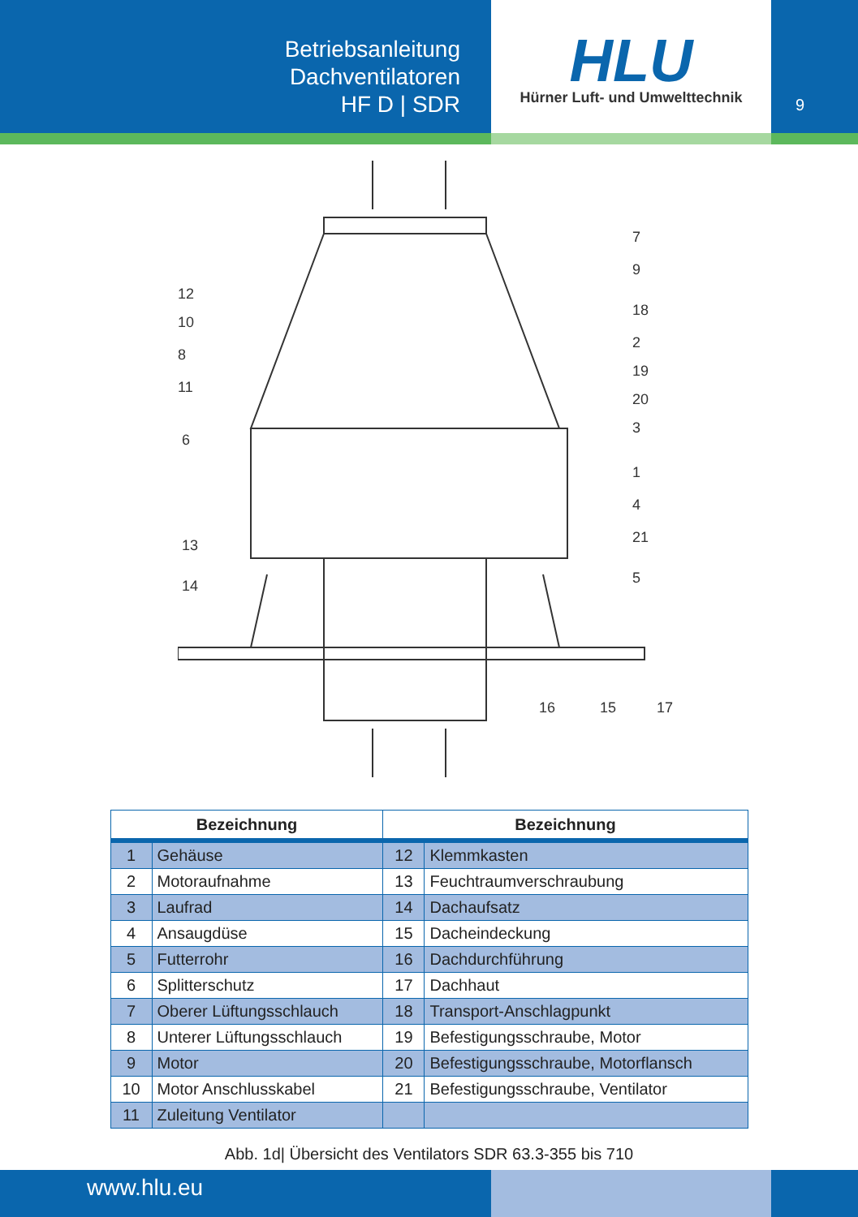Betriebsanleitung
Dachventilatoren
HF D | SDR
HLU
Hürner Luft- und Umwelttechnik
9
7
9
18
2
19
20
3
1
4
21
5
12
10
8
11
6
13
14
16
15
17
| Bezeichnung | | Bezeichnung | |
| --- | --- | --- | --- |
| 1 | Gehäuse | 12 | Klemmkasten |
| 2 | Motoraufnahme | 13 | Feuchtraumverschraubung |
| 3 | Laufrad | 14 | Dachaufsatz |
| 4 | Ansaugdüse | 15 | Dacheindeckung |
| 5 | Futterrohr | 16 | Dachdurchführung |
| 6 | Splitterschutz | 17 | Dachhaut |
| 7 | Oberer Lüftungsschlauch | 18 | Transport-Anschlagpunkt |
| 8 | Unterer Lüftungsschlauch | 19 | Befestigungsschraube, Motor |
| 9 | Motor | 20 | Befestigungsschraube, Motorflansch |
| 10 | Motor Anschlusskabel | 21 | Befestigungsschraube, Ventilator |
| 11 | Zuleitung Ventilator | | |
Abb. 1d| Übersicht des Ventilators SDR 63.3-355 bis 710
www.hlu.eu